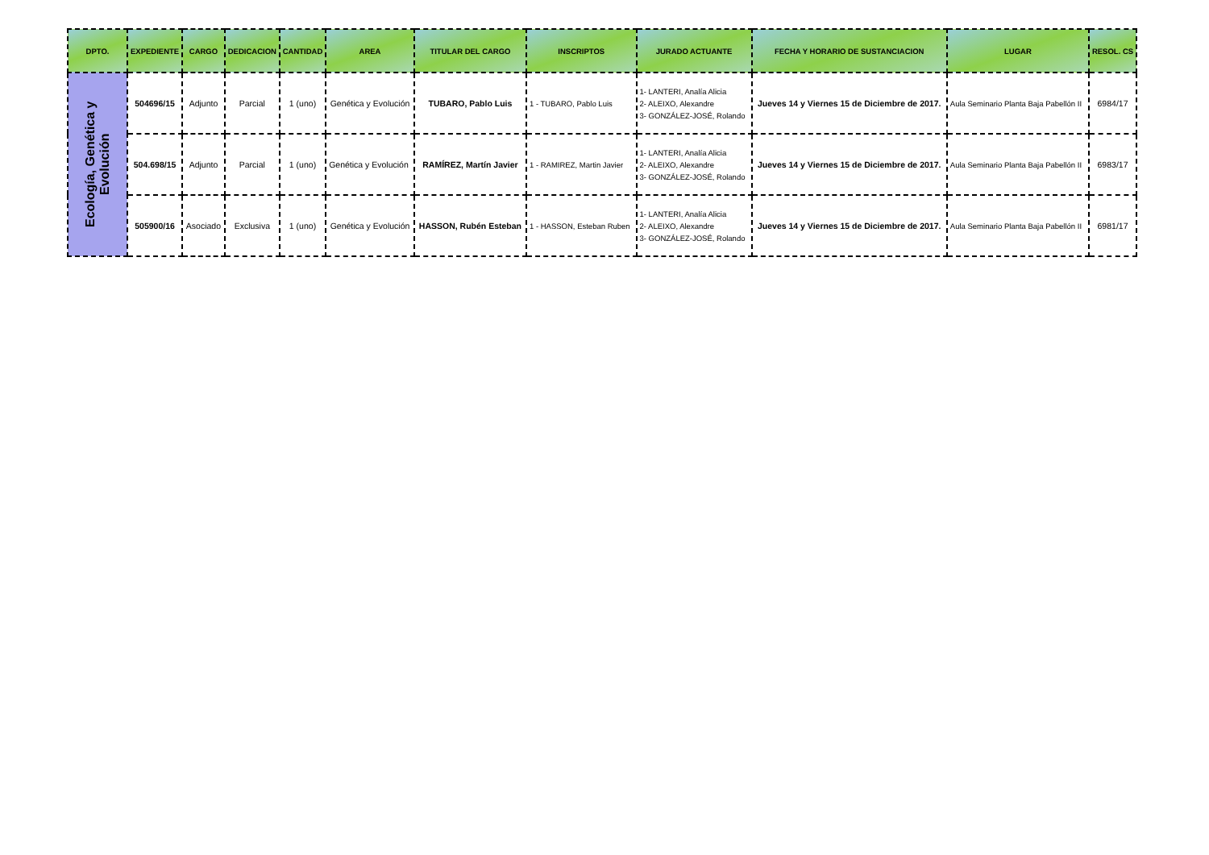| DPTO. | EXPEDIENTE | CARGO | DEDICACION | CANTIDAD | AREA | TITULAR DEL CARGO | INSCRIPTOS | JURADO ACTUANTE | FECHA Y HORARIO DE SUSTANCIACION | LUGAR | RESOL. CS |
| --- | --- | --- | --- | --- | --- | --- | --- | --- | --- | --- | --- |
| Ecología, Genética y Evolución | 504696/15 | Adjunto | Parcial | 1 (uno) | Genética y Evolución | TUBARO, Pablo Luis | 1 - TUBARO, Pablo Luis | 1- LANTERI, Analía Alicia 2- ALEIXO, Alexandre 3- GONZÁLEZ-JOSÉ, Rolando | Jueves 14 y Viernes 15 de Diciembre de 2017. | Aula Seminario Planta Baja Pabellón II | 6984/17 |
| | 504.698/15 | Adjunto | Parcial | 1 (uno) | Genética y Evolución | RAMÍREZ, Martín Javier | 1 - RAMIREZ, Martin Javier | 1- LANTERI, Analía Alicia 2- ALEIXO, Alexandre 3- GONZÁLEZ-JOSÉ, Rolando | Jueves 14 y Viernes 15 de Diciembre de 2017. | Aula Seminario Planta Baja Pabellón II | 6983/17 |
| | 505900/16 | Asociado | Exclusiva | 1 (uno) | Genética y Evolución | HASSON, Rubén Esteban | 1 - HASSON, Esteban Ruben | 1- LANTERI, Analía Alicia 2- ALEIXO, Alexandre 3- GONZÁLEZ-JOSÉ, Rolando | Jueves 14 y Viernes 15 de Diciembre de 2017. | Aula Seminario Planta Baja Pabellón II | 6981/17 |